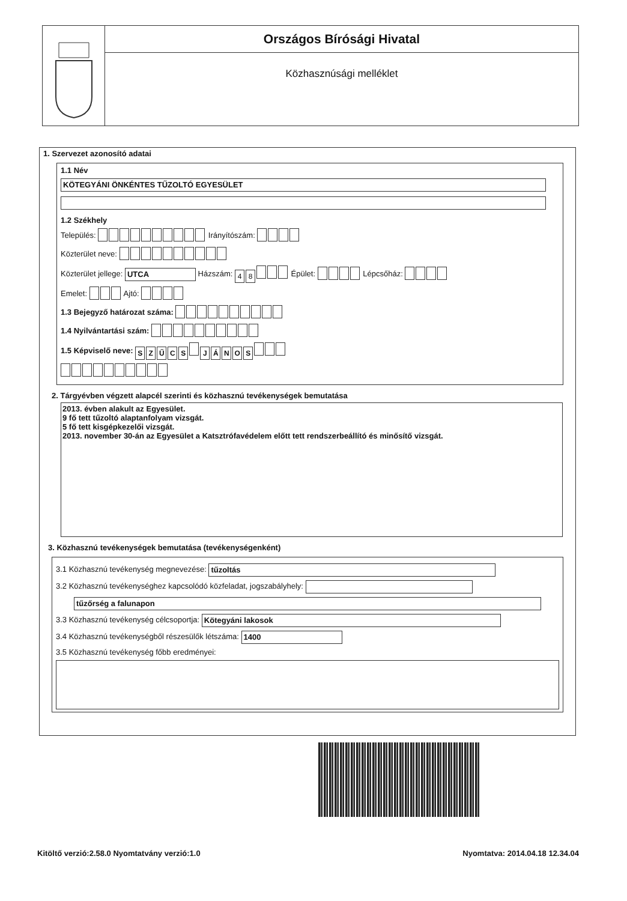Országos Bírósági Hivatal
Közhasznúsági melléklet
1. Szervezet azonosító adatai
1.1 Név
KÖTEGYÁNI ÖNKÉNTES TŰZOLTÓ EGYESÜLET
1.2 Székhely
Település: Irányítószám:
Közterület neve:
Közterület jellege: UTCA Házszám: 48 Épület: Lépcsőház:
Emelet: Ajtó:
1.3 Bejegyző határozat száma:
1.4 Nyilvántartási szám:
1.5 Képviselő neve: SZŰCS JÁNOS
2. Tárgyévben végzett alapcél szerinti és közhasznú tevékenységek bemutatása
2013. évben alakult az Egyesület.
9 fő tett tűzoltó alaptanfolyam vizsgát.
5 fő tett kisgépkezelői vizsgát.
2013. november 30-án az Egyesület a Katsztrófavédelem előtt tett rendszerbeállító és minősítő vizsgát.
3. Közhasznú tevékenységek bemutatása (tevékenységenként)
3.1 Közhasznú tevékenység megnevezése: tűzoltás
3.2 Közhasznú tevékenységhez kapcsolódó közfeladat, jogszabályhely:
tűzőrség a falunapon
3.3 Közhasznú tevékenység célcsoportja: Kötegyáni lakosok
3.4 Közhasznú tevékenységből részesülők létszáma: 1400
3.5 Közhasznú tevékenység főbb eredményei:
Kitöltő verzió:2.58.0 Nyomtatvány verzió:1.0 Nyomtatva: 2014.04.18 12.34.04